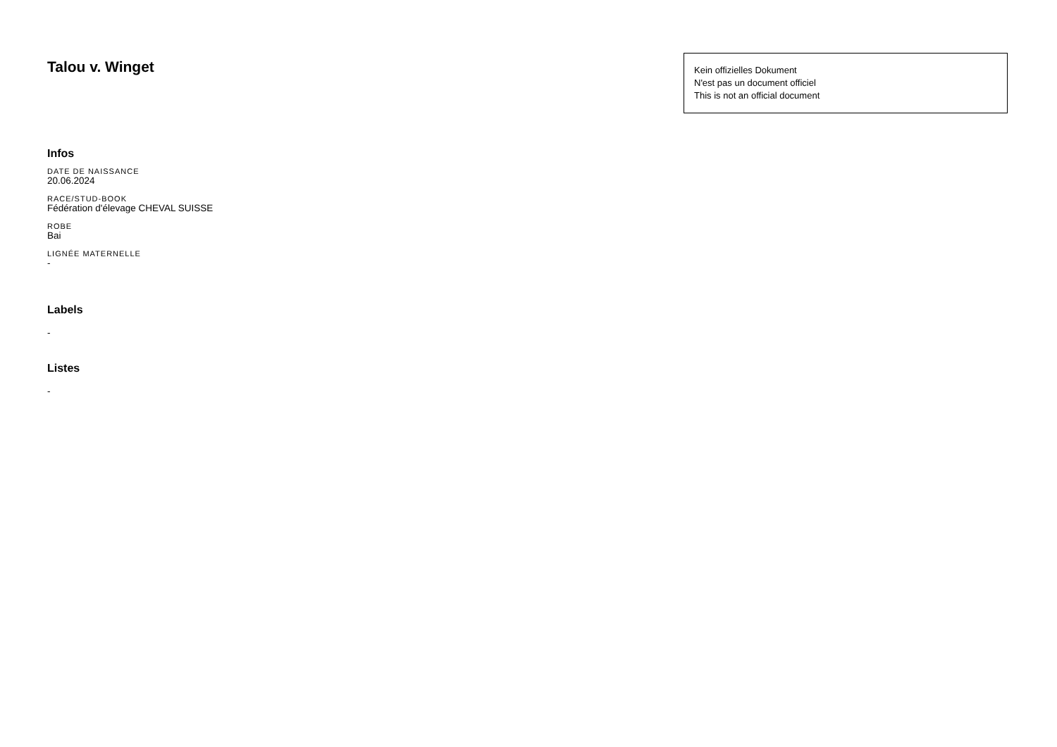Talou v. Winget
Kein offizielles Dokument
N'est pas un document officiel
This is not an official document
Infos
DATE DE NAISSANCE
20.06.2024
RACE/STUD-BOOK
Fédération d'élevage CHEVAL SUISSE
ROBE
Bai
LIGNÉE MATERNELLE
-
Labels
-
Listes
-